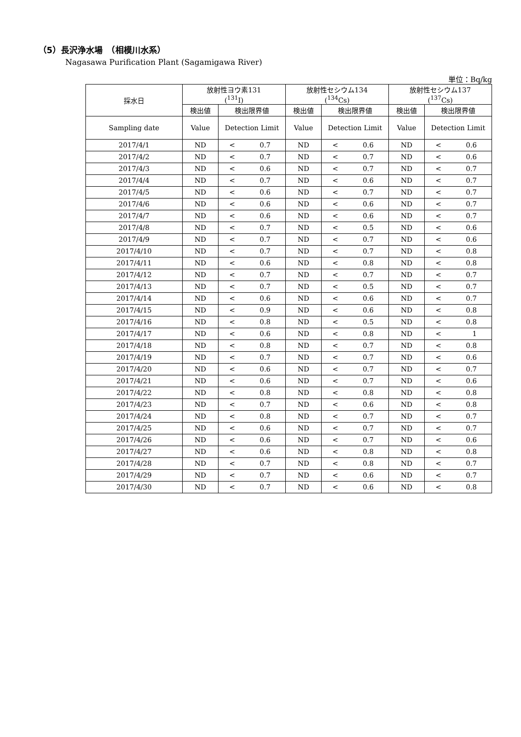（5）長沢浄水場　（相模川水系）
Nagasawa Purification Plant (Sagamigawa River)
単位：Bq/kg
| 採水日 | 放射性ヨウ素131 (<sup>131</sup>I) | | | 放射性セシウム134 (<sup>134</sup>Cs) | | | 放射性セシウム137 (<sup>137</sup>Cs) | | |
| --- | --- | --- | --- | --- | --- | --- | --- | --- | --- |
| | 検出値 | 検出限界値 | | 検出値 | 検出限界値 | | 検出値 | 検出限界値 | |
| Sampling date | Value | Detection Limit | | Value | Detection Limit | | Value | Detection Limit | |
| 2017/4/1 | ND | < | 0.7 | ND | < | 0.6 | ND | < | 0.6 |
| 2017/4/2 | ND | < | 0.7 | ND | < | 0.7 | ND | < | 0.6 |
| 2017/4/3 | ND | < | 0.6 | ND | < | 0.7 | ND | < | 0.7 |
| 2017/4/4 | ND | < | 0.7 | ND | < | 0.6 | ND | < | 0.7 |
| 2017/4/5 | ND | < | 0.6 | ND | < | 0.7 | ND | < | 0.7 |
| 2017/4/6 | ND | < | 0.6 | ND | < | 0.6 | ND | < | 0.7 |
| 2017/4/7 | ND | < | 0.6 | ND | < | 0.6 | ND | < | 0.7 |
| 2017/4/8 | ND | < | 0.7 | ND | < | 0.5 | ND | < | 0.6 |
| 2017/4/9 | ND | < | 0.7 | ND | < | 0.7 | ND | < | 0.6 |
| 2017/4/10 | ND | < | 0.7 | ND | < | 0.7 | ND | < | 0.8 |
| 2017/4/11 | ND | < | 0.6 | ND | < | 0.8 | ND | < | 0.8 |
| 2017/4/12 | ND | < | 0.7 | ND | < | 0.7 | ND | < | 0.7 |
| 2017/4/13 | ND | < | 0.7 | ND | < | 0.5 | ND | < | 0.7 |
| 2017/4/14 | ND | < | 0.6 | ND | < | 0.6 | ND | < | 0.7 |
| 2017/4/15 | ND | < | 0.9 | ND | < | 0.6 | ND | < | 0.8 |
| 2017/4/16 | ND | < | 0.8 | ND | < | 0.5 | ND | < | 0.8 |
| 2017/4/17 | ND | < | 0.6 | ND | < | 0.8 | ND | < | 1 |
| 2017/4/18 | ND | < | 0.8 | ND | < | 0.7 | ND | < | 0.8 |
| 2017/4/19 | ND | < | 0.7 | ND | < | 0.7 | ND | < | 0.6 |
| 2017/4/20 | ND | < | 0.6 | ND | < | 0.7 | ND | < | 0.7 |
| 2017/4/21 | ND | < | 0.6 | ND | < | 0.7 | ND | < | 0.6 |
| 2017/4/22 | ND | < | 0.8 | ND | < | 0.8 | ND | < | 0.8 |
| 2017/4/23 | ND | < | 0.7 | ND | < | 0.6 | ND | < | 0.8 |
| 2017/4/24 | ND | < | 0.8 | ND | < | 0.7 | ND | < | 0.7 |
| 2017/4/25 | ND | < | 0.6 | ND | < | 0.7 | ND | < | 0.7 |
| 2017/4/26 | ND | < | 0.6 | ND | < | 0.7 | ND | < | 0.6 |
| 2017/4/27 | ND | < | 0.6 | ND | < | 0.8 | ND | < | 0.8 |
| 2017/4/28 | ND | < | 0.7 | ND | < | 0.8 | ND | < | 0.7 |
| 2017/4/29 | ND | < | 0.7 | ND | < | 0.6 | ND | < | 0.7 |
| 2017/4/30 | ND | < | 0.7 | ND | < | 0.6 | ND | < | 0.8 |